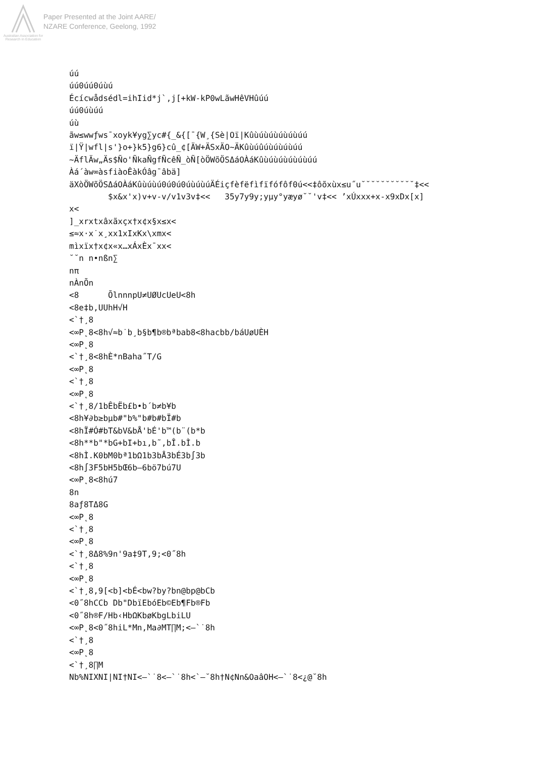Australian Association for Research in Education
Paper Presented at the Joint AARE/
NZARE Conference, Geelong, 1992
úú úú0úú0úùú Écícwådsédl=ihIid*j`,j[+kW-kP0wLãwHêVHûúú úú0úùúú úù ãw≤wwƒws¯xoyk¥yg∑yc#{_&{[¯{W¸{Sè|Oï|Kûùúùúùúùúùúú ï|Ÿ|wfl|s'}o+}k5}g6}cû_¢[ÄW+ÄSxÄO~ÄKûùúûúùúùúùúú ~ÄflÄw„Äs$Ño'ÑkaÑgfÑcêÑ_òÑ[òÖWõÖSΔáOÀáKûùúùúùúùúùúú Àá´àw∞àsfiàoÊàkÓâg¯âbä] äXòÖWõÖSΔáOÀáKûùúùú0ú0ú0úùúùúÄÉiçfèfëfìfïfófôf0ú<<‡ôõxùx≤u˝u˘˘˘˘˘˘˘˘˘˘˘‡<< $x&x'x)v+v-v/v1v3v‡<< 35y7y9y;yµy°yæyø˘˘'v‡<< ’xÚxxx+x-x9xDx[x] x< ]_xrxtxâxãxçx†x¢x§x≤x< ≤≈x·x˙x¸xx1xIxKx\xmx< mìxïx†x¢x«x…xÁxÈx¯xx< ˘˘n n•nßn∑ nπ nÀnÕn <8 ÕlnnnpU≠UØUcUeU<8h <8e‡b,UUhH√H <`†¸8 <∞P˛8<8h√≈b˙b¸b§b¶b®bªbab8<8hacbb/báUøUÈH <∞P˛8 <`†¸8<8hÈ*nBaha˝T/G <∞P˛8 <`†¸8 <∞P˛8 <`†¸8/1bÊbËb£b•b´b≠b¥b <8h¥∂b≥bµb#"b%"b#b#bÏ#b <8hÏ#Ó#bT&bV&bÅ'bÉ'b™(b¨(b*b <8h**b"*bG+bI+bı,b˜,bÎ.bÌ.b <8hÌ.K0bM0bª1bΩ1b3bÅ3bÉ3b∫3b <8h∫3F5bH5bŒ6b–6bö7bú7U <∞P˛8<8hú7 8n 8aƒ8TΔ8G <∞P˛8 <`†¸8 <∞P˛8 <`†¸8Δ8%9n'9a‡9T,9;<0˝8h <`†¸8 <∞P˛8 <`†¸8,9[<b]<bÉ<bw?by?bn@bp@bCb <0˝8hCCb Db"DbïEbóEb©Eb¶Fb®Fb <0˝8h®F/Hb‹HbΩKbøKbgLbiLU <∞P˛8<0˝8hiL*Mn,Ma∂MT∏M;<–`˙8h <`†¸8 <∞P˛8 <`†¸8∏M Nb%NIXNI|NI†NI<–`˙8<–`˙8h<`–˘8h†N¢Nn&OaâOH<–`˙8<¿@˘8h